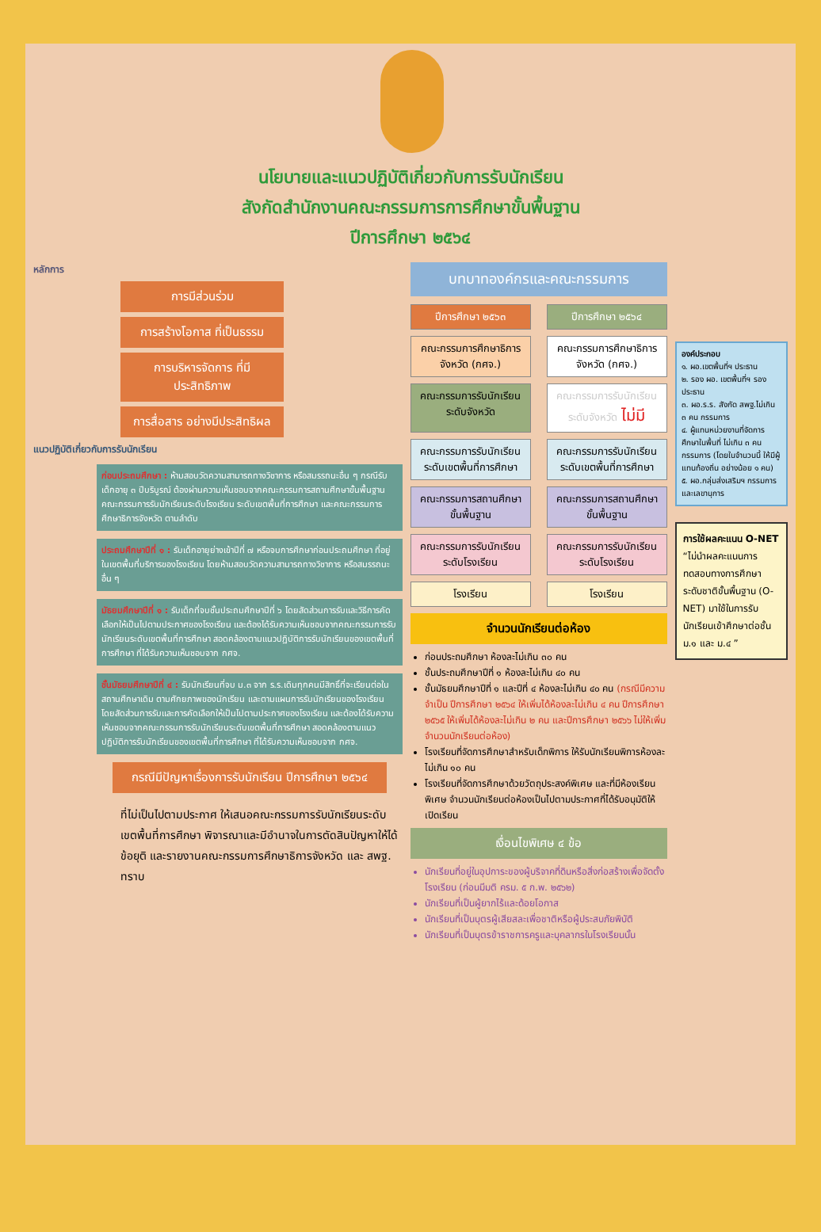นโยบายและแนวปฏิบัติเกี่ยวกับการรับนักเรียน
สังกัดสำนักงานคณะกรรมการการศึกษาขั้นพื้นฐาน
ปีการศึกษา ๒๕๖๔
หลักการ
การมีส่วนร่วม
การสร้างโอกาส ที่เป็นธรรม
การบริหารจัดการ ที่มีประสิทธิภาพ
การสื่อสาร อย่างมีประสิทธิผล
แนวปฏิบัติเกี่ยวกับการรับนักเรียน
ก่อนประถมศึกษา : ห้ามสอบวัดความสามารถทางวิชาการ หรือสมรรถนะอื่น ๆ กรณีรับเด็กอายุ ๓ ปีบริบูรณ์ ต้องผ่านความเห็นชอบจากคณะกรรมการสถานศึกษาขั้นพื้นฐาน คณะกรรมการรับนักเรียนระดับโรงเรียน ระดับเขตพื้นที่การศึกษา และคณะกรรมการศึกษาธิการจังหวัด ตามลำดับ
ประถมศึกษาปีที่ ๑ : รับเด็กอายุย่างเข้าปีที่ ๗ หรือจบการศึกษาก่อนประถมศึกษา ที่อยู่ในเขตพื้นที่บริการของโรงเรียน โดยห้ามสอบวัดความสามารถทางวิชาการ หรือสมรรถนะอื่น ๆ
มัธยมศึกษาปีที่ ๑ : รับเด็กที่จบชั้นประถมศึกษาปีที่ ๖ โดยสัดส่วนการรับและวิธีการคัดเลือกให้เป็นไปตามประกาศของโรงเรียน และต้องได้รับความเห็นชอบจากคณะกรรมการรับนักเรียนระดับเขตพื้นที่การศึกษา สอดคล้องตามแนวปฏิบัติการรับนักเรียนของเขตพื้นที่การศึกษา ที่ได้รับความเห็นชอบจาก กศจ.
ชั้นมัธยมศึกษาปีที่ ๔ : รับนักเรียนที่จบ ม.๓ จาก ร.ร.เดิมทุกคนมีสิทธิ์ที่จะเรียนต่อในสถานศึกษาเดิม ตามศักยภาพของนักเรียน และตามแผนการรับนักเรียนของโรงเรียน โดยสัดส่วนการรับและการคัดเลือกให้เป็นไปตามประกาศของโรงเรียน และต้องได้รับความเห็นชอบจากคณะกรรมการรับนักเรียนระดับเขตพื้นที่การศึกษา สอดคล้องตามแนวปฏิบัติการรับนักเรียนของเขตพื้นที่การศึกษา ที่ได้รับความเห็นชอบจาก กศจ.
กรณีมีปัญหาเรื่องการรับนักเรียน ปีการศึกษา ๒๕๖๔
ที่ไม่เป็นไปตามประกาศ ให้เสนอคณะกรรมการรับนักเรียนระดับเขตพื้นที่การศึกษา พิจารณาและมีอำนาจในการตัดสินปัญหาให้ได้ข้อยุติ และรายงานคณะกรรมการศึกษาธิการจังหวัด และ สพฐ. ทราบ
บทบาทองค์กรและคณะกรรมการ
ปีการศึกษา ๒๕๖๓ ปีการศึกษา ๒๕๖๔
คณะกรรมการศึกษาธิการจังหวัด (กศจ.)
คณะกรรมการศึกษาธิการจังหวัด (กศจ.)
คณะกรรมการรับนักเรียนระดับจังหวัด
คณะกรรมการรับนักเรียนระดับจังหวัด ไม่มี
คณะกรรมการรับนักเรียนระดับเขตพื้นที่การศึกษา
คณะกรรมการรับนักเรียนระดับเขตพื้นที่การศึกษา
คณะกรรมการสถานศึกษาขั้นพื้นฐาน
คณะกรรมการสถานศึกษาขั้นพื้นฐาน
คณะกรรมการรับนักเรียนระดับโรงเรียน
คณะกรรมการรับนักเรียนระดับโรงเรียน
โรงเรียน โรงเรียน
จำนวนนักเรียนต่อห้อง
ก่อนประถมศึกษา ห้องละไม่เกิน ๓๐ คน
ชั้นประถมศึกษาปีที่ ๑ ห้องละไม่เกิน ๔๐ คน
ชั้นมัธยมศึกษาปีที่ ๑ และปีที่ ๔ ห้องละไม่เกิน ๔๐ คน (กรณีมีความจำเป็น ปีการศึกษา ๒๕๖๔ ให้เพิ่มได้ห้องละไม่เกิน ๔ คน ปีการศึกษา ๒๕๖๕ ให้เพิ่มได้ห้องละไม่เกิน ๒ คน และปีการศึกษา ๒๕๖๖ ไม่ให้เพิ่มจำนวนนักเรียนต่อห้อง)
โรงเรียนที่จัดการศึกษาสำหรับเด็กพิการ ให้รับนักเรียนพิการห้องละไม่เกิน ๑๐ คน
โรงเรียนที่จัดการศึกษาด้วยวัตถุประสงค์พิเศษ และที่มีห้องเรียนพิเศษ จำนวนนักเรียนต่อห้องเป็นไปตามประกาศที่ได้รับอนุมัติให้เปิดเรียน
เงื่อนไขพิเศษ ๔ ข้อ
นักเรียนที่อยู่ในอุปการะของผู้บริจาคที่ดินหรือสิ่งก่อสร้างเพื่อจัดตั้งโรงเรียน (ก่อนมีมติ ครม. ๕ ก.พ. ๒๕๖๒)
นักเรียนที่เป็นผู้ยากไร้และด้อยโอกาส
นักเรียนที่เป็นบุตรผู้เสียสละเพื่อชาติหรือผู้ประสบภัยพิบัติ
นักเรียนที่เป็นบุตรข้าราชการครูและบุคลากรในโรงเรียนนั้น
องค์ประกอบ
๑. ผอ.เขตพื้นที่ฯ ประธาน
๒. รอง ผอ. เขตพื้นที่ฯ รองประธาน
๓. ผอ.ร.ร. สังกัด สพฐ.ไม่เกิน ๓ คน กรรมการ
๔. ผู้แทนหน่วยงานที่จัดการศึกษาในพื้นที่ ไม่เกิน ๓ คน กรรมการ (โดยในจำนวนนี้ ให้มีผู้แทนท้องถิ่น อย่างน้อย ๑ คน)
๕. ผอ.กลุ่มส่งเสริมฯ กรรมการและเลขานุการ
การใช้ผลคะแนน O-NET
“ไม่นำผลคะแนนการทดสอบทางการศึกษาระดับชาติขั้นพื้นฐาน (O-NET) มาใช้ในการรับนักเรียนเข้าศึกษาต่อชั้น ม.๑ และ ม.๔ ”